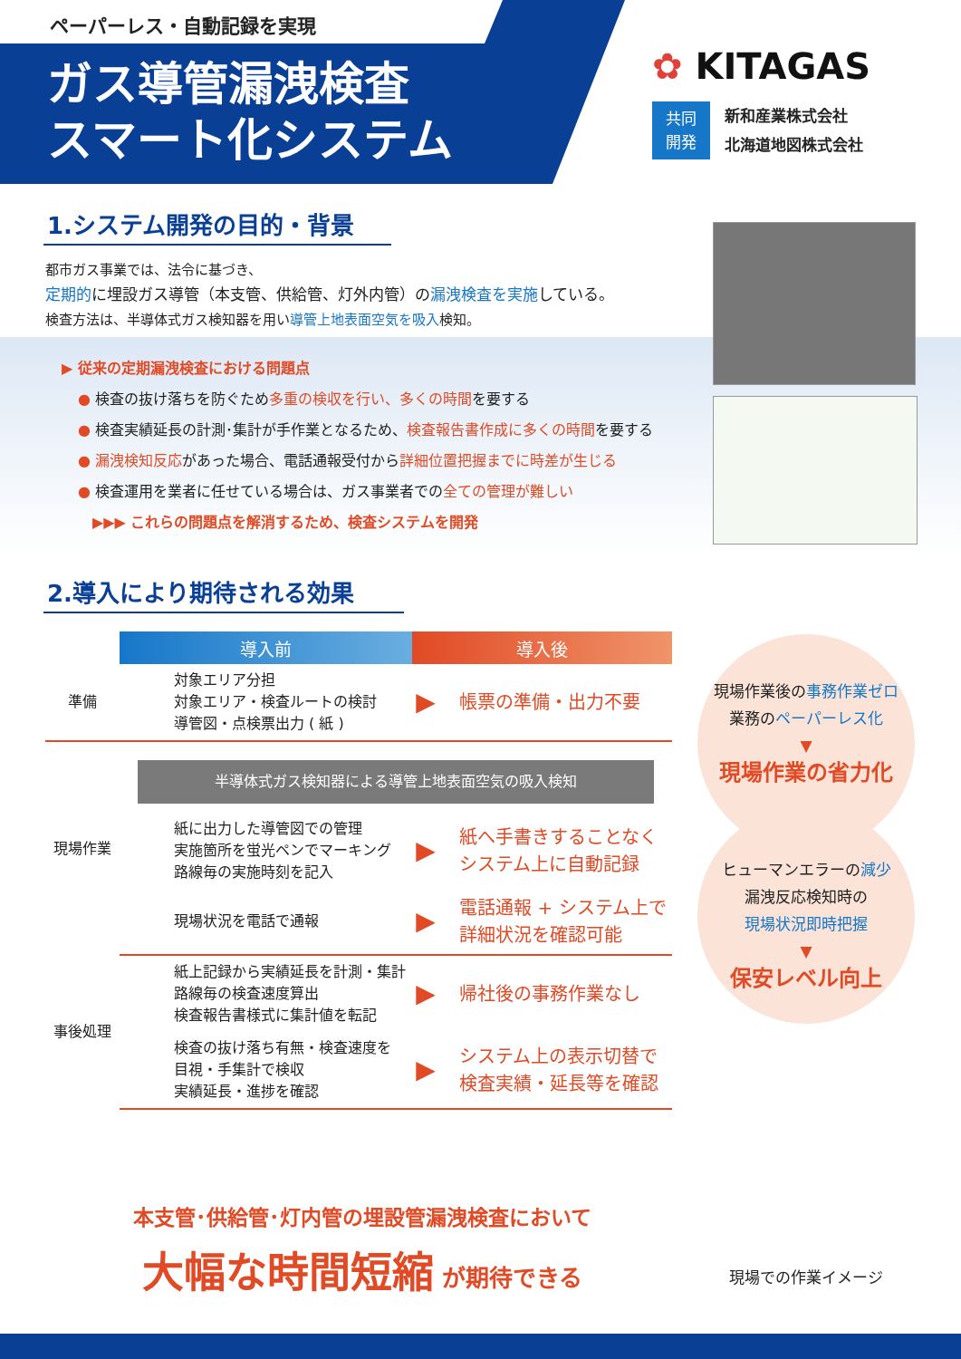ペーパーレス・自動記録を実現
ガス導管漏洩検査
スマート化システム
✿ KITAGAS
共同
開発
新和産業株式会社
北海道地図株式会社
1.システム開発の目的・背景
都市ガス事業では、法令に基づき、
定期的に埋設ガス導管（本支管、供給管、灯外内管）の漏洩検査を実施している。
検査方法は、半導体式ガス検知器を用い導管上地表面空気を吸入検知。
▶ 従来の定期漏洩検査における問題点
● 検査の抜け落ちを防ぐため多重の検収を行い、多くの時間を要する
● 検査実績延長の計測･集計が手作業となるため、検査報告書作成に多くの時間を要する
● 漏洩検知反応があった場合、電話通報受付から詳細位置把握までに時差が生じる
● 検査運用を業者に任せている場合は、ガス事業者での全ての管理が難しい
▶▶▶ これらの問題点を解消するため、検査システムを開発
2.導入により期待される効果
| | 導入前 | 導入後 | |
| --- | --- | --- | --- |
| 準備 | 対象エリア分担 対象エリア・検査ルートの検討 導管図・点検票出力 ( 紙 ) | ▶ | 帳票の準備・出力不要 |
| 現場作業 | 半導体式ガス検知器による導管上地表面空気の吸入検知 | | |
| | 紙に出力した導管図での管理 実施箇所を蛍光ペンでマーキング 路線毎の実施時刻を記入 | ▶ | 紙へ手書きすることなく システム上に自動記録 |
| | 現場状況を電話で通報 | ▶ | 電話通報 + システム上で 詳細状況を確認可能 |
| 事後処理 | 紙上記録から実績延長を計測・集計 路線毎の検査速度算出 検査報告書様式に集計値を転記 | ▶ | 帰社後の事務作業なし |
| | 検査の抜け落ち有無・検査速度を 目視・手集計で検収 実績延長・進捗を確認 | ▶ | システム上の表示切替で 検査実績・延長等を確認 |
本支管･供給管･灯内管の埋設管漏洩検査において
大幅な時間短縮 が期待できる
現場作業後の事務作業ゼロ
業務のペーパーレス化
▼
現場作業の省力化
ヒューマンエラーの減少
漏洩反応検知時の
現場状況即時把握
▼
保安レベル向上
現場での作業イメージ